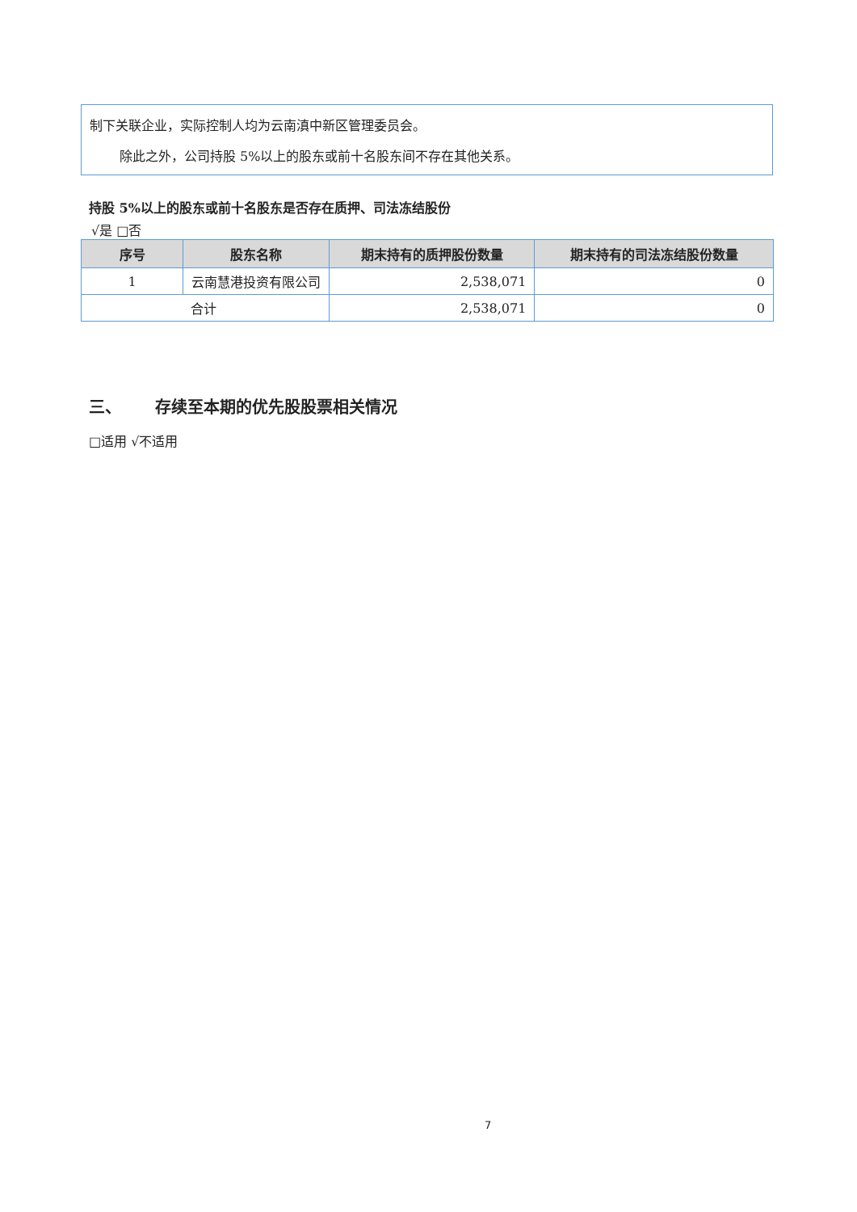制下关联企业，实际控制人均为云南滇中新区管理委员会。
除此之外，公司持股 5%以上的股东或前十名股东间不存在其他关系。
持股 5%以上的股东或前十名股东是否存在质押、司法冻结股份
√是 □否
| 序号 | 股东名称 | 期末持有的质押股份数量 | 期末持有的司法冻结股份数量 |
| --- | --- | --- | --- |
| 1 | 云南慧港投资有限公司 | 2,538,071 | 0 |
| 合计 | | 2,538,071 | 0 |
三、 存续至本期的优先股股票相关情况
□适用 √不适用
7